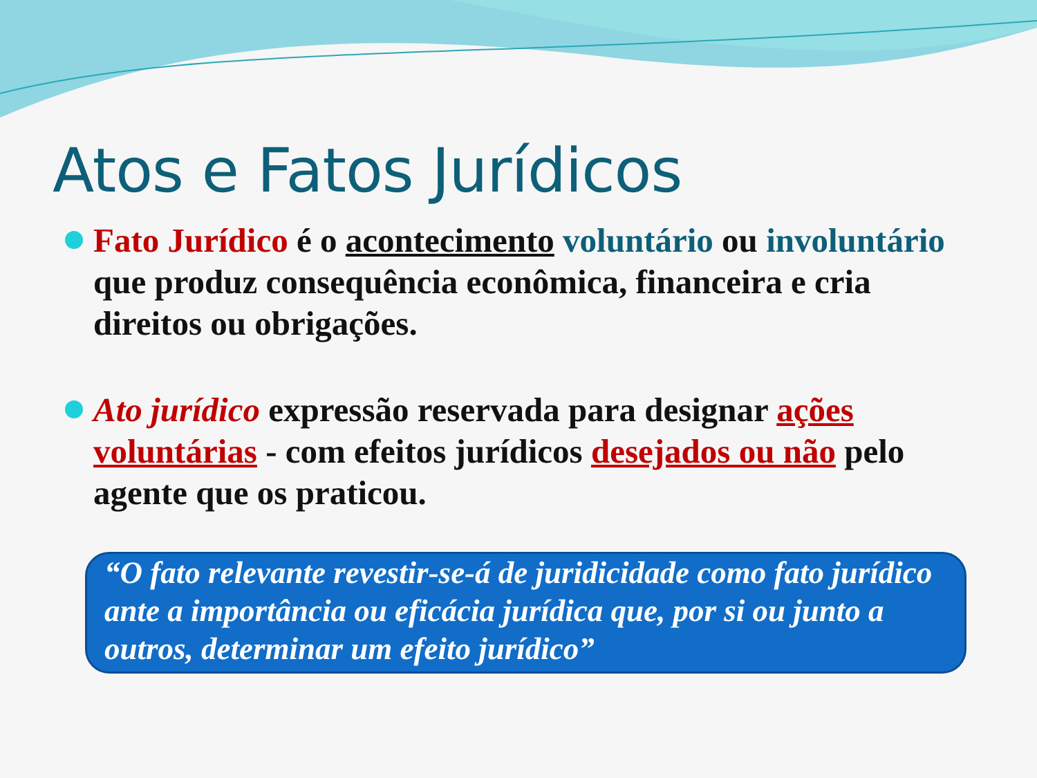Atos e Fatos Jurídicos
Fato Jurídico é o acontecimento voluntário ou involuntário que produz consequência econômica, financeira e cria direitos ou obrigações.
Ato jurídico expressão reservada para designar ações voluntárias - com efeitos jurídicos desejados ou não pelo agente que os praticou.
“O fato relevante revestir-se-á de juridicidade como fato jurídico ante a importância ou eficácia jurídica que, por si ou junto a outros, determinar um efeito jurídico”